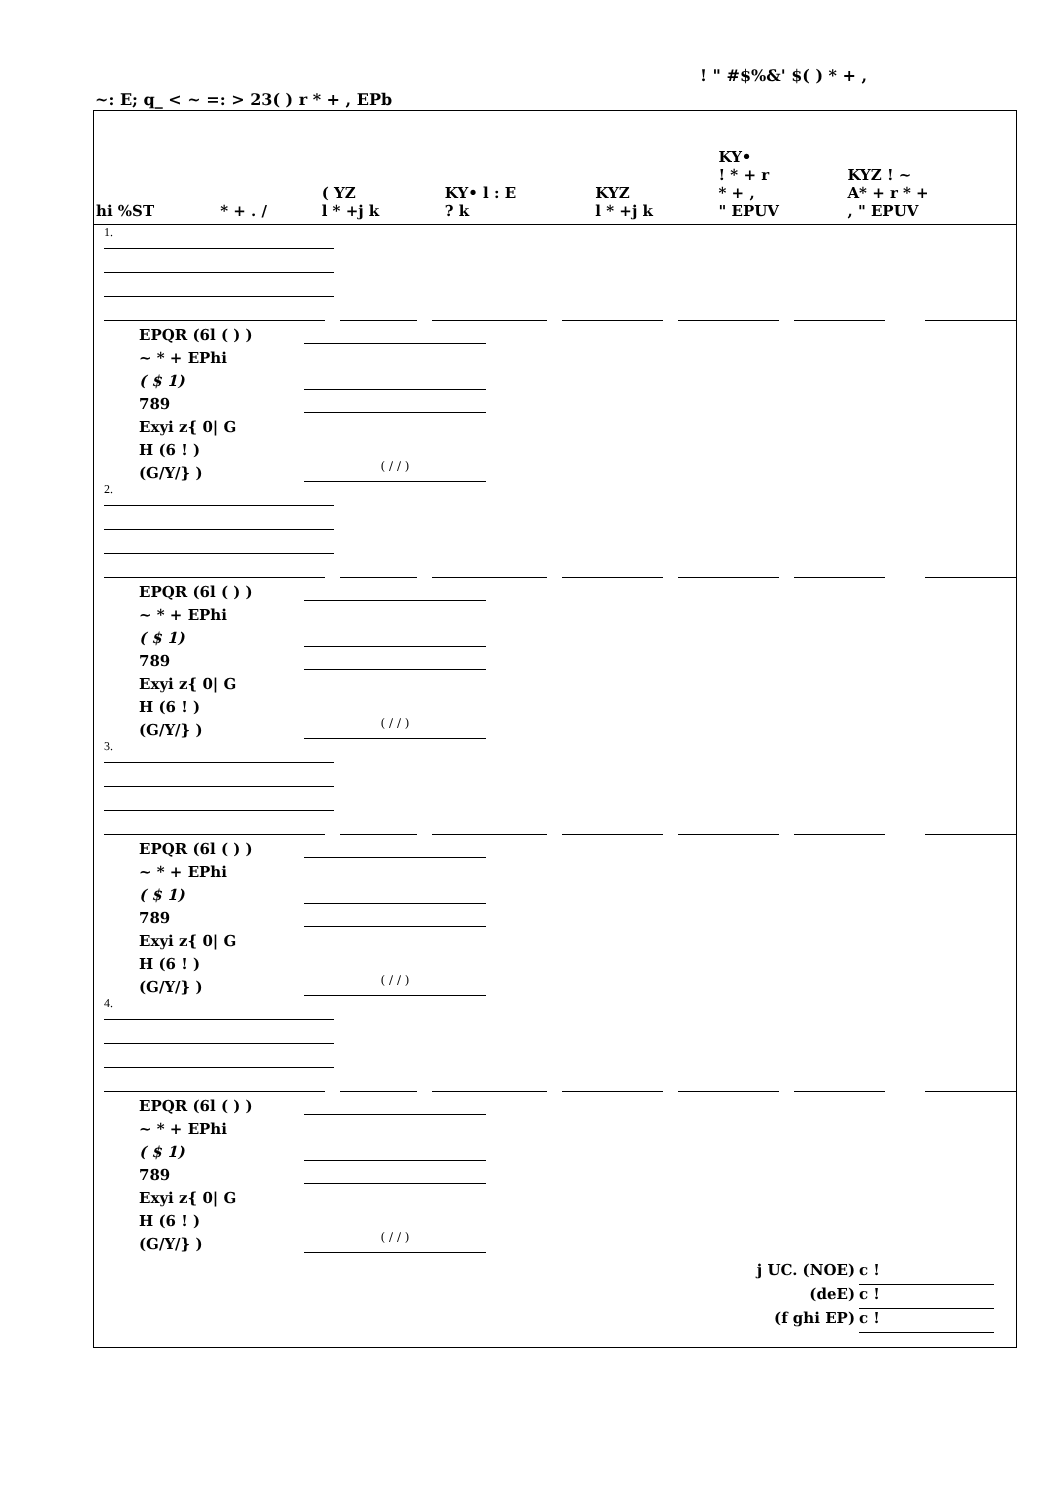! " #$%&' $( ) * + ,
~: E; q_ < ~ =: > 23( ) r * + , EPb
| hi %ST | * + . / | ( YZ l * +j k | KY• l : E ? k | KYZ l * +j k | KY• ! * + r * + , " EPUV | KYZ ! ~ A* + r * + , " EPUV |
| --- | --- | --- | --- | --- | --- | --- |
1.
EPQR (6l ( ) )
~ * + EPhi
( $ 1)
789
Exyi z{ 0| G
H (6 ! )
(G/Y/} ) ( / / )
2.
EPQR (6l ( ) )
~ * + EPhi
( $ 1)
789
Exyi z{ 0| G
H (6 ! )
(G/Y/} ) ( / / )
3.
EPQR (6l ( ) )
~ * + EPhi
( $ 1)
789
Exyi z{ 0| G
H (6 ! )
(G/Y/} ) ( / / )
4.
EPQR (6l ( ) )
~ * + EPhi
( $ 1)
789
Exyi z{ 0| G
H (6 ! )
(G/Y/} ) ( / / )
j UC. (NOE) c !
(deE) c !
(f ghi EP) c !